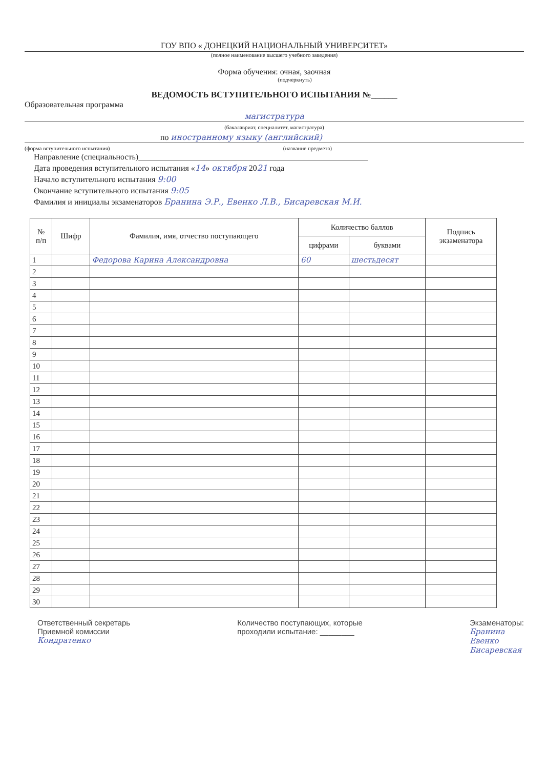ГОУ ВПО « ДОНЕЦКИЙ НАЦИОНАЛЬНЫЙ УНИВЕРСИТЕТ»
(полное наименование высшего учебного заведения)
Форма обучения: очная, заочная
(подчеркнуть)
ВЕДОМОСТЬ ВСТУПИТЕЛЬНОГО ИСПЫТАНИЯ №______
Образовательная программа
магистратура
(бакалавриат, специалитет, магистратура)
по иностранному языку (английский)
(форма вступительного испытания) (название предмета)
Направление (специальность)________________________________________________________
Дата проведения вступительного испытания «14» октября 2021 года
Начало вступительного испытания 9:00
Окончание вступительного испытания 9:05
Фамилия и инициалы экзаменаторов Бранина Э.Р., Евенко Л.В., Бисаревская М.И.
| № п/п | Шифр | Фамилия, имя, отчество поступающего | Количество баллов | | Подпись экзаменатора |
| --- | --- | --- | --- | --- | --- |
| | | | цифрами | буквами | |
| 1 | | Федорова Карина Александровна | 60 | шестьдесят | |
| 2 | | | | | |
| 3 | | | | | |
| 4 | | | | | |
| 5 | | | | | |
| 6 | | | | | |
| 7 | | | | | |
| 8 | | | | | |
| 9 | | | | | |
| 10 | | | | | |
| 11 | | | | | |
| 12 | | | | | |
| 13 | | | | | |
| 14 | | | | | |
| 15 | | | | | |
| 16 | | | | | |
| 17 | | | | | |
| 18 | | | | | |
| 19 | | | | | |
| 20 | | | | | |
| 21 | | | | | |
| 22 | | | | | |
| 23 | | | | | |
| 24 | | | | | |
| 25 | | | | | |
| 26 | | | | | |
| 27 | | | | | |
| 28 | | | | | |
| 29 | | | | | |
| 30 | | | | | |
Ответственный секретарь
Приемной комиссии
Кондратенко
Количество поступающих, которые
проходили испытание: ________
Экзаменаторы:
Бранина
Евенко
Бисаревская